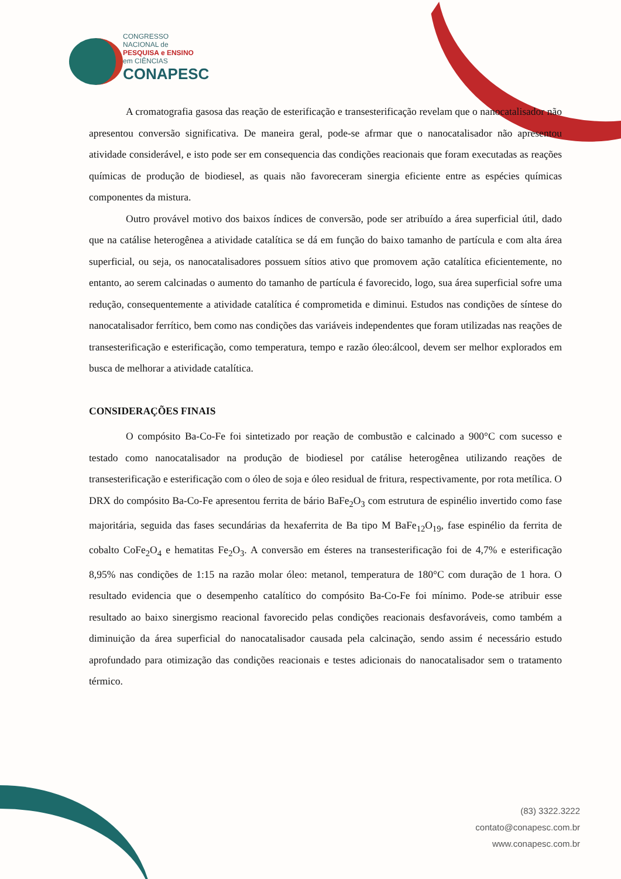CONGRESSO
NACIONAL de
PESQUISA e ENSINO
em CIÊNCIAS
CONAPESC
A cromatografia gasosa das reação de esterificação e transesterificação revelam que o nanocatalisador não apresentou conversão significativa. De maneira geral, pode-se afrmar que o nanocatalisador não apresentou atividade considerável, e isto pode ser em consequencia das condições reacionais que foram executadas as reações químicas de produção de biodiesel, as quais não favoreceram sinergia eficiente entre as espécies químicas componentes da mistura.
Outro provável motivo dos baixos índices de conversão, pode ser atribuído a área superficial útil, dado que na catálise heterogênea a atividade catalítica se dá em função do baixo tamanho de partícula e com alta área superficial, ou seja, os nanocatalisadores possuem sítios ativo que promovem ação catalítica eficientemente, no entanto, ao serem calcinadas o aumento do tamanho de partícula é favorecido, logo, sua área superficial sofre uma redução, consequentemente a atividade catalítica é comprometida e diminui. Estudos nas condições de síntese do nanocatalisador ferrítico, bem como nas condições das variáveis independentes que foram utilizadas nas reações de transesterificação e esterificação, como temperatura, tempo e razão óleo:álcool, devem ser melhor explorados em busca de melhorar a atividade catalítica.
CONSIDERAÇÕES FINAIS
O compósito Ba-Co-Fe foi sintetizado por reação de combustão e calcinado a 900°C com sucesso e testado como nanocatalisador na produção de biodiesel por catálise heterogênea utilizando reações de transesterificação e esterificação com o óleo de soja e óleo residual de fritura, respectivamente, por rota metílica. O DRX do compósito Ba-Co-Fe apresentou ferrita de bário BaFe<sub>2</sub>O<sub>3</sub> com estrutura de espinélio invertido como fase majoritária, seguida das fases secundárias da hexaferrita de Ba tipo M BaFe<sub>12</sub>O<sub>19</sub>, fase espinélio da ferrita de cobalto CoFe<sub>2</sub>O<sub>4</sub> e hematitas Fe<sub>2</sub>O<sub>3</sub>. A conversão em ésteres na transesterificação foi de 4,7% e esterificação 8,95% nas condições de 1:15 na razão molar óleo: metanol, temperatura de 180°C com duração de 1 hora. O resultado evidencia que o desempenho catalítico do compósito Ba-Co-Fe foi mínimo. Pode-se atribuir esse resultado ao baixo sinergismo reacional favorecido pelas condições reacionais desfavoráveis, como também a diminuição da área superficial do nanocatalisador causada pela calcinação, sendo assim é necessário estudo aprofundado para otimização das condições reacionais e testes adicionais do nanocatalisador sem o tratamento térmico.
(83) 3322.3222
contato@conapesc.com.br
www.conapesc.com.br